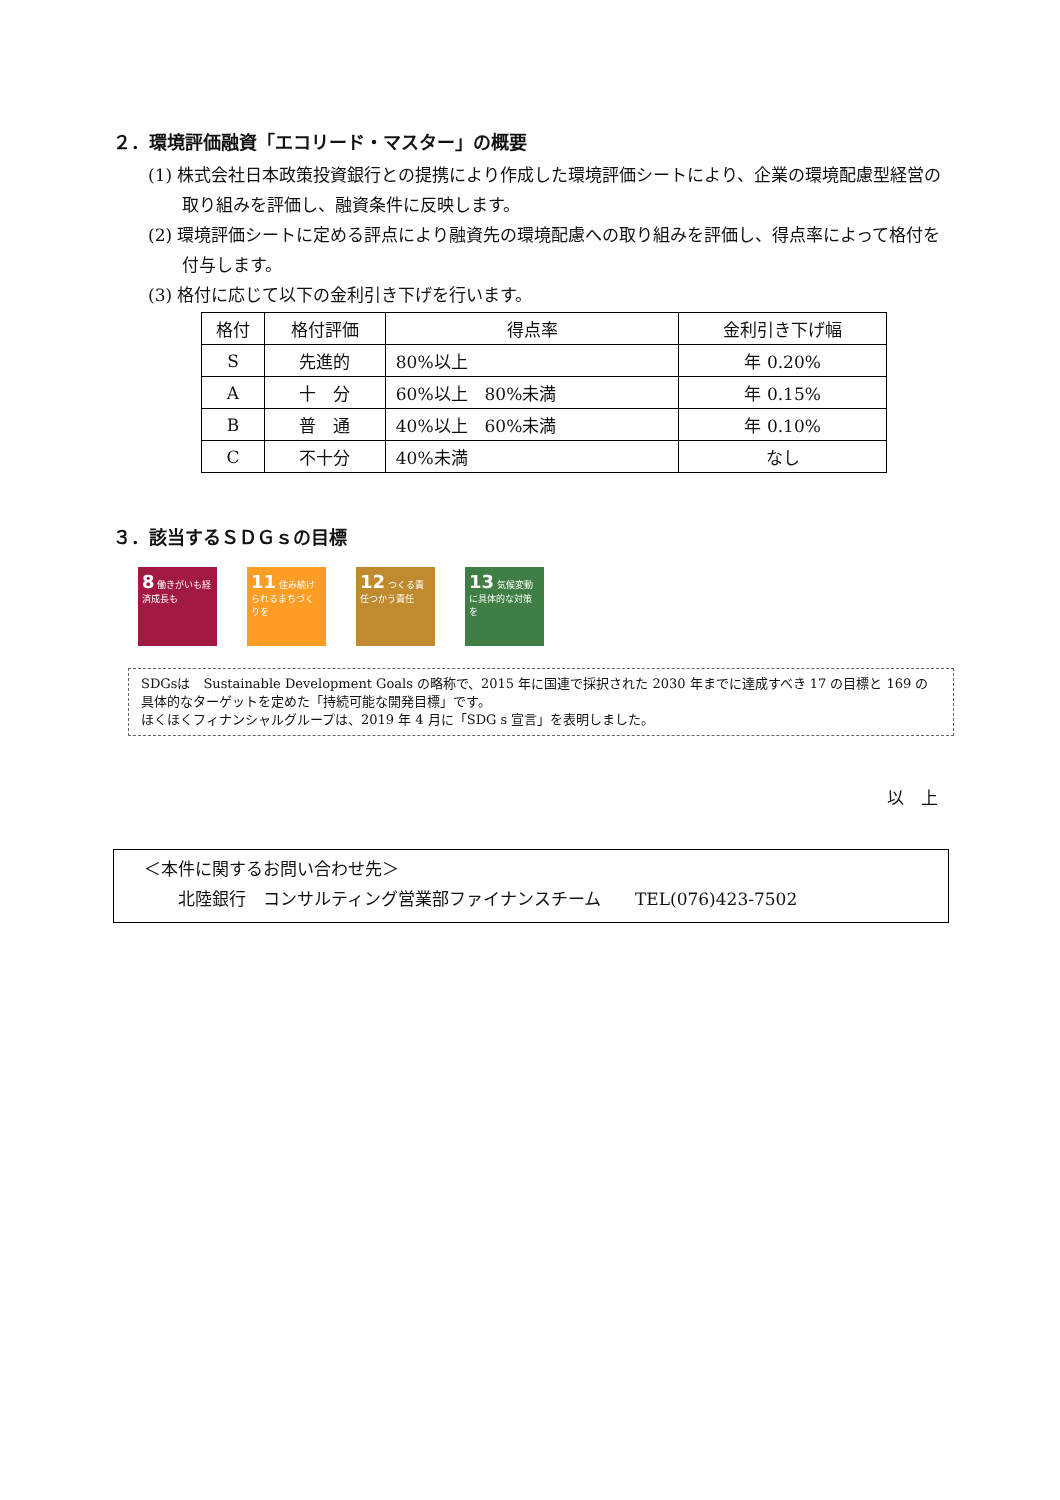２．環境評価融資「エコリード・マスター」の概要
(1) 株式会社日本政策投資銀行との提携により作成した環境評価シートにより、企業の環境配慮型経営の取り組みを評価し、融資条件に反映します。
(2) 環境評価シートに定める評点により融資先の環境配慮への取り組みを評価し、得点率によって格付を付与します。
(3) 格付に応じて以下の金利引き下げを行います。
| 格付 | 格付評価 | 得点率 | 金利引き下げ幅 |
| --- | --- | --- | --- |
| S | 先進的 | 80%以上 | 年 0.20% |
| A | 十 分 | 60%以上 80%未満 | 年 0.15% |
| B | 普 通 | 40%以上 60%未満 | 年 0.10% |
| C | 不十分 | 40%未満 | なし |
３．該当するＳＤＧｓの目標
8 働きがいも経済成長も
11 住み続けられるまちづくりを
12 つくる責任つかう責任
13 気候変動に具体的な対策を
SDGsは　Sustainable Development Goals の略称で、2015 年に国連で採択された 2030 年までに達成すべき 17 の目標と 169 の具体的なターゲットを定めた「持続可能な開発目標」です。
ほくほくフィナンシャルグループは、2019 年 4 月に「SDG s 宣言」を表明しました。
以　上
＜本件に関するお問い合わせ先＞
　　北陸銀行　コンサルティング営業部ファイナンスチーム　　TEL(076)423-7502